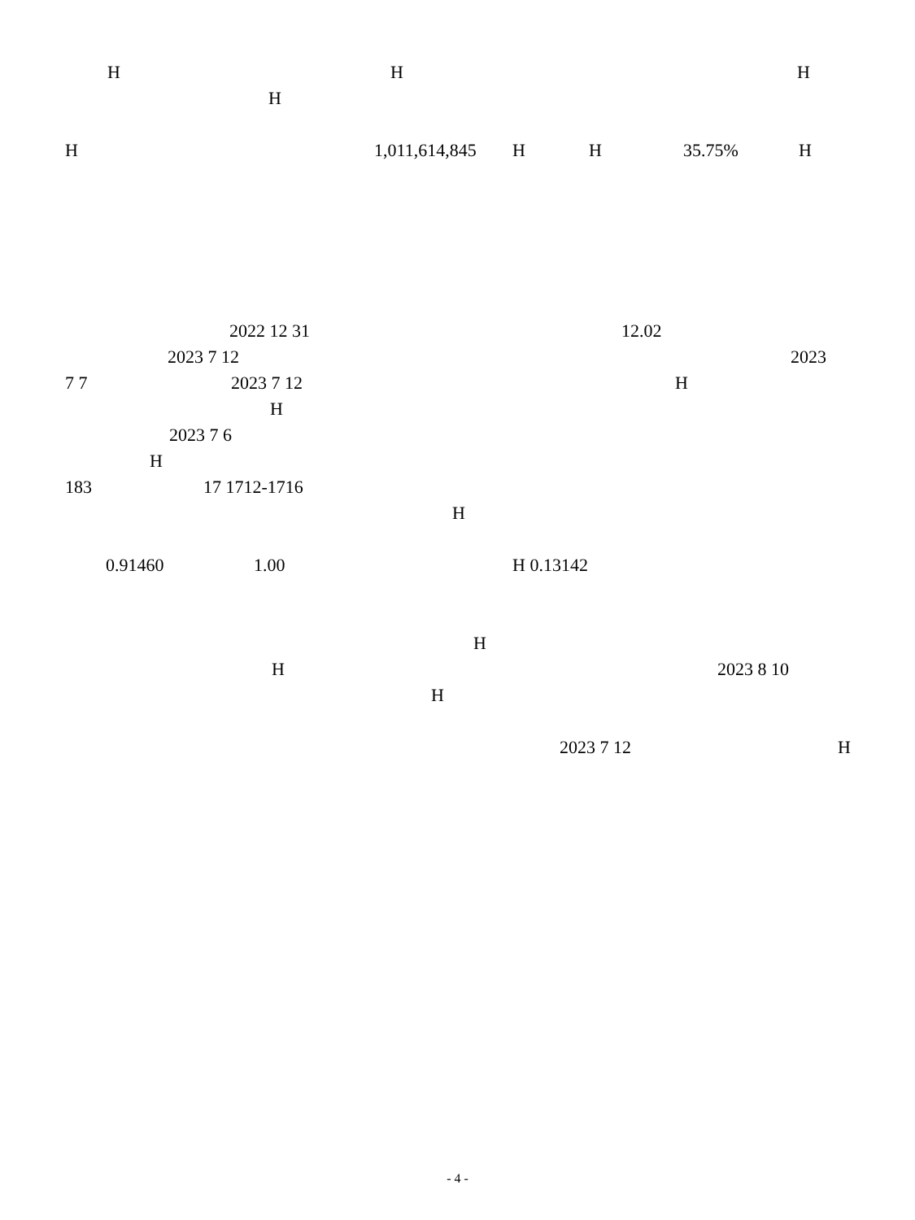H H H
H
H 1,011,614,845 H H 35.75% H
2022 12 31 12.02
2023 7 12 2023
7 7 2023 7 12 H
H
2023 7 6
H
183 17 1712-1716
H
0.91460 1.00 H 0.13142
H
H 2023 8 10
H
2023 7 12 H
- 4 -